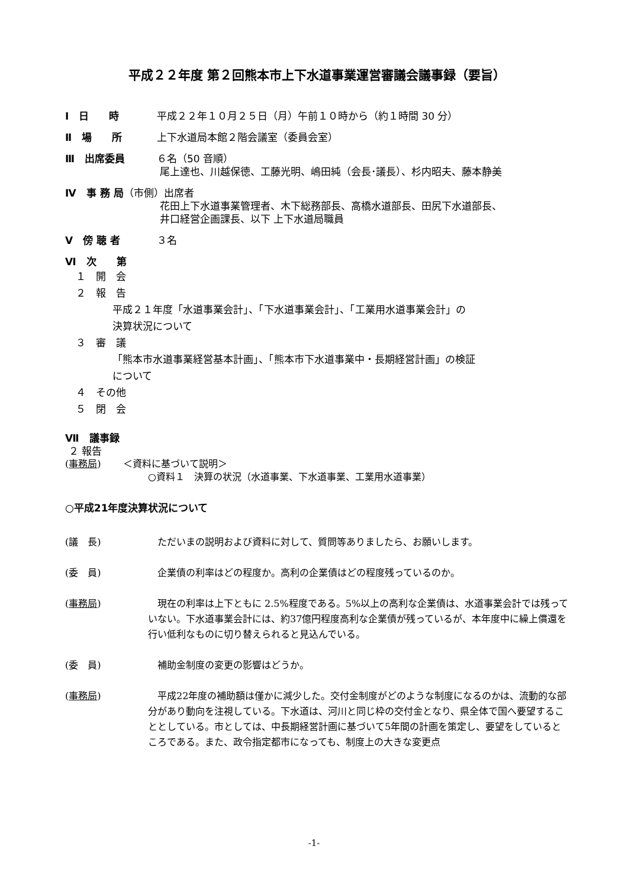平成２２年度 第２回熊本市上下水道事業運営審議会議事録（要旨）
Ⅰ　日　　時 平成２２年１０月２５日（月）午前１０時から（約１時間 30 分）
Ⅱ　場　　所 上下水道局本館２階会議室（委員会室）
Ⅲ　出席委員 ６名（50 音順）
尾上達也、川越保徳、工藤光明、嶋田純（会長･議長）、杉内昭夫、藤本静美
Ⅳ　事 務 局（市側）出席者
花田上下水道事業管理者、木下総務部長、高橋水道部長、田尻下水道部長、
井口経営企画課長、以下 上下水道局職員
Ⅴ　傍 聴 者 ３名
Ⅵ　次　　第
１　開　会
２　報　告
平成２１年度「水道事業会計」、「下水道事業会計」、「工業用水道事業会計」の
決算状況について
３　審　議
「熊本市水道事業経営基本計画」、「熊本市下水道事業中・長期経営計画」の検証
について
４　その他
５　閉　会
Ⅶ　議事録
２ 報告
(事務局)　　 ＜資料に基づいて説明＞
○資料１　決算の状況（水道事業、下水道事業、工業用水道事業）
○平成21年度決算状況について
(議　長) ただいまの説明および資料に対して、質問等ありましたら、お願いします。
(委　員) 企業債の利率はどの程度か。高利の企業債はどの程度残っているのか。
(事務局) 現在の利率は上下ともに 2.5%程度である。5%以上の高利な企業債は、水道事業会計では残っていない。下水道事業会計には、約37億円程度高利な企業債が残っているが、本年度中に繰上償還を行い低利なものに切り替えられると見込んでいる。
(委　員) 補助金制度の変更の影響はどうか。
(事務局) 平成22年度の補助額は僅かに減少した。交付金制度がどのような制度になるのかは、流動的な部分があり動向を注視している。下水道は、河川と同じ枠の交付金となり、県全体で国へ要望することとしている。市としては、中長期経営計画に基づいて5年間の計画を策定し、要望をしているところである。また、政令指定都市になっても、制度上の大きな変更点
-1-